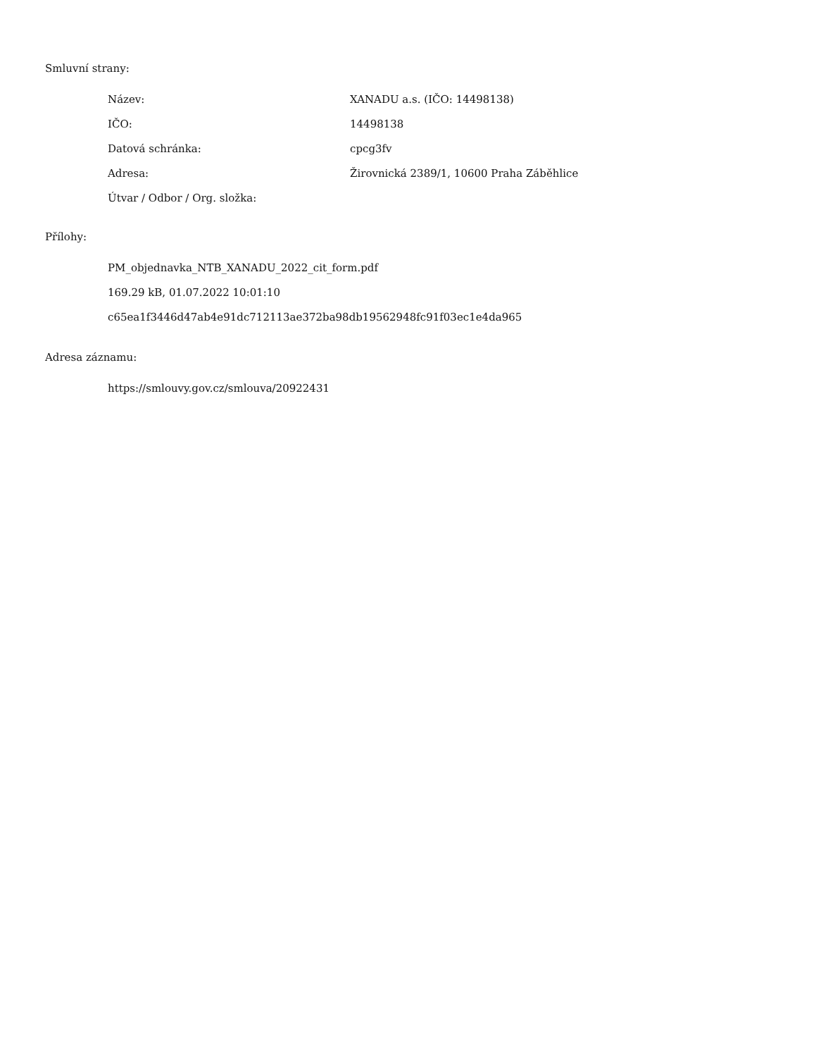Smluvní strany:
| Název: | XANADU a.s. (IČO: 14498138) |
| IČO: | 14498138 |
| Datová schránka: | cpcg3fv |
| Adresa: | Žirovnická 2389/1, 10600 Praha Záběhlice |
| Útvar / Odbor / Org. složka: | |
Přílohy:
PM_objednavka_NTB_XANADU_2022_cit_form.pdf
169.29 kB, 01.07.2022 10:01:10
c65ea1f3446d47ab4e91dc712113ae372ba98db19562948fc91f03ec1e4da965
Adresa záznamu:
https://smlouvy.gov.cz/smlouva/20922431